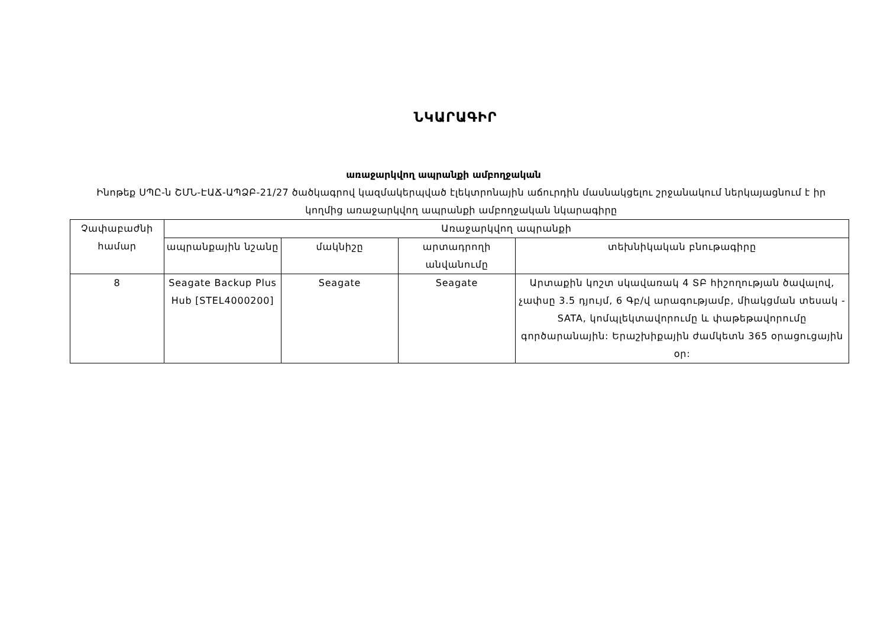ՆԿԱՐԱԳԻՐ
առաջարկվող ապրանքի ամբողջական
Ինոթեք ՍՊԸ-ն ՇՄՆ-ԷԱՃ-ԱՊՁԲ-21/27 ծածկագրով կազմակերպված էլեկտրոնային աճուրդին մասնակցելու շրջանակում ներկայացնում է իր կողմից առաջարկվող ապրանքի ամբողջական նկարագիրը
| Չափաբաժնի համար | Առաջարկվող ապրանքի | | | |
| --- | --- | --- | --- | --- |
| | ապրանքային նշանը | մակնիշը | արտադրողի անվանումը | տեխնիկական բնութագիրը |
| 8 | Seagate Backup Plus Hub [STEL4000200] | Seagate | Seagate | Արտաքին կոշտ սկավառակ 4 ՏԲ հիշողության ծավալով, չափսը 3.5 դյույմ, 6 Գբ/վ արագությամբ, միակցման տեսակ - SATA, կոմպլեկտավորումը և փաթեթավորումը գործարանային: Երաշխիքային ժամկետն 365 օրացուցային օր: |